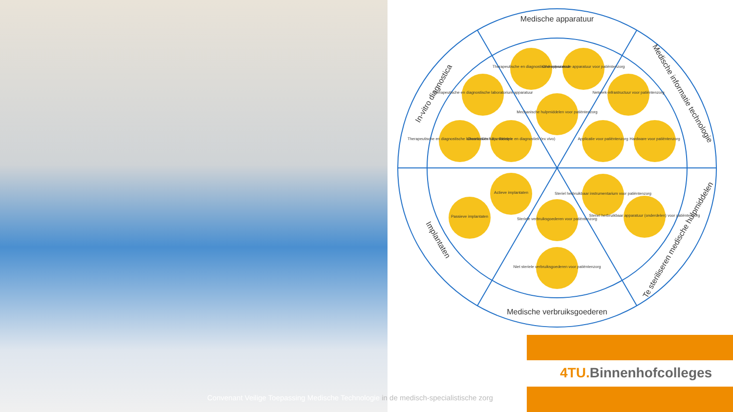Therapeutische en diagnostische apparatuur
Ondersteunende apparatuur voor patiëntenzorg
Therapeutische en diagnostische laboratorium apparatuur
Mechanische hulpmiddelen voor patiëntenzorg
Netwerk-infrastructuur voor patiëntenzorg
Therapeutische en diagnostische laboartorium hulpmiddelen
Chemicaliën t.b.v. therapie en diagnostiek (ex vivo)
Applicatie voor patiëntenzorg
Hardware voor patiëntenzorg
Actieve implantaten
Passieve implantaten
Steriel herbruikbaar instrumentarium voor patiëntenzorg
Steriele verbruiksgoederen voor patiëntenzorg
Steriel herbruikbaar apparatuur (onderdelen) voor patiëntenzorg
Niet steriele verbruiksgoederen voor patiëntenzorg
Medische apparatuur
Medische verbruiksgoederen
In-vitro diagnostica
Medische informatie technologie
Implantaten
Te steriliseren medische hulpmiddelen
4TU. Binnenhofcolleges
Convenant Veilige Toepassing Medische Technologie in de medisch-specialistische zorg